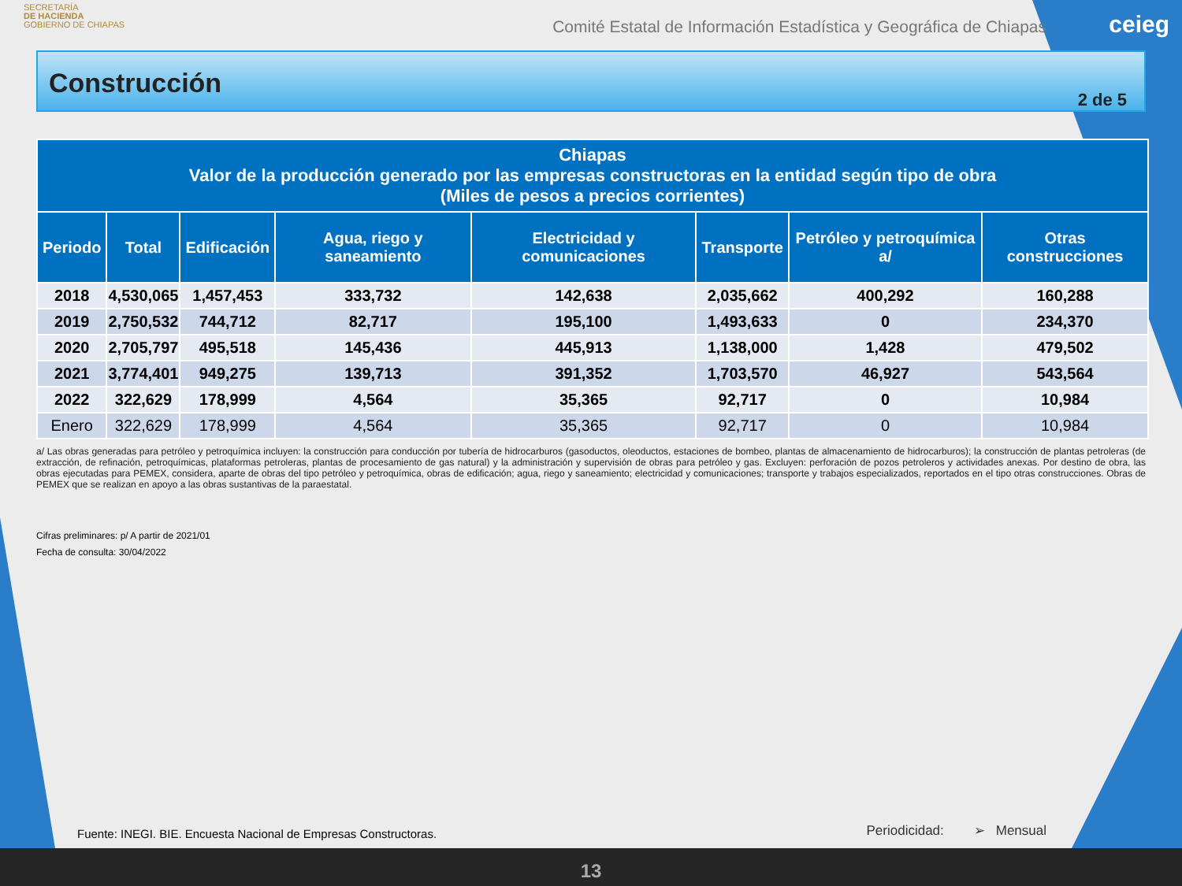SECRETARÍA
DE HACIENDA
GOBIERNO DE CHIAPAS
Comité Estatal de Información Estadística y Geográfica de Chiapas
ceieg
Construcción
2 de 5
| Chiapas Valor de la producción generado por las empresas constructoras en la entidad según tipo de obra (Miles de pesos a precios corrientes) | | | | | | | |
| --- | --- | --- | --- | --- | --- | --- | --- |
| Periodo | Total | Edificación | Agua, riego y saneamiento | Electricidad y comunicaciones | Transporte | Petróleo y petroquímica a/ | Otras construcciones |
| 2018 | 4,530,065 | 1,457,453 | 333,732 | 142,638 | 2,035,662 | 400,292 | 160,288 |
| 2019 | 2,750,532 | 744,712 | 82,717 | 195,100 | 1,493,633 | 0 | 234,370 |
| 2020 | 2,705,797 | 495,518 | 145,436 | 445,913 | 1,138,000 | 1,428 | 479,502 |
| 2021 | 3,774,401 | 949,275 | 139,713 | 391,352 | 1,703,570 | 46,927 | 543,564 |
| 2022 | 322,629 | 178,999 | 4,564 | 35,365 | 92,717 | 0 | 10,984 |
| Enero | 322,629 | 178,999 | 4,564 | 35,365 | 92,717 | 0 | 10,984 |
a/ Las obras generadas para petróleo y petroquímica incluyen: la construcción para conducción por tubería de hidrocarburos (gasoductos, oleoductos, estaciones de bombeo, plantas de almacenamiento de hidrocarburos); la construcción de plantas petroleras (de extracción, de refinación, petroquímicas, plataformas petroleras, plantas de procesamiento de gas natural) y la administración y supervisión de obras para petróleo y gas. Excluyen: perforación de pozos petroleros y actividades anexas. Por destino de obra, las obras ejecutadas para PEMEX, considera, aparte de obras del tipo petróleo y petroquímica, obras de edificación; agua, riego y saneamiento; electricidad y comunicaciones; transporte y trabajos especializados, reportados en el tipo otras construcciones. Obras de PEMEX que se realizan en apoyo a las obras sustantivas de la paraestatal.
Cifras preliminares: p/ A partir de 2021/01
Fecha de consulta: 30/04/2022
Fuente: INEGI. BIE. Encuesta Nacional de Empresas Constructoras.
Periodicidad: ➢ Mensual
13